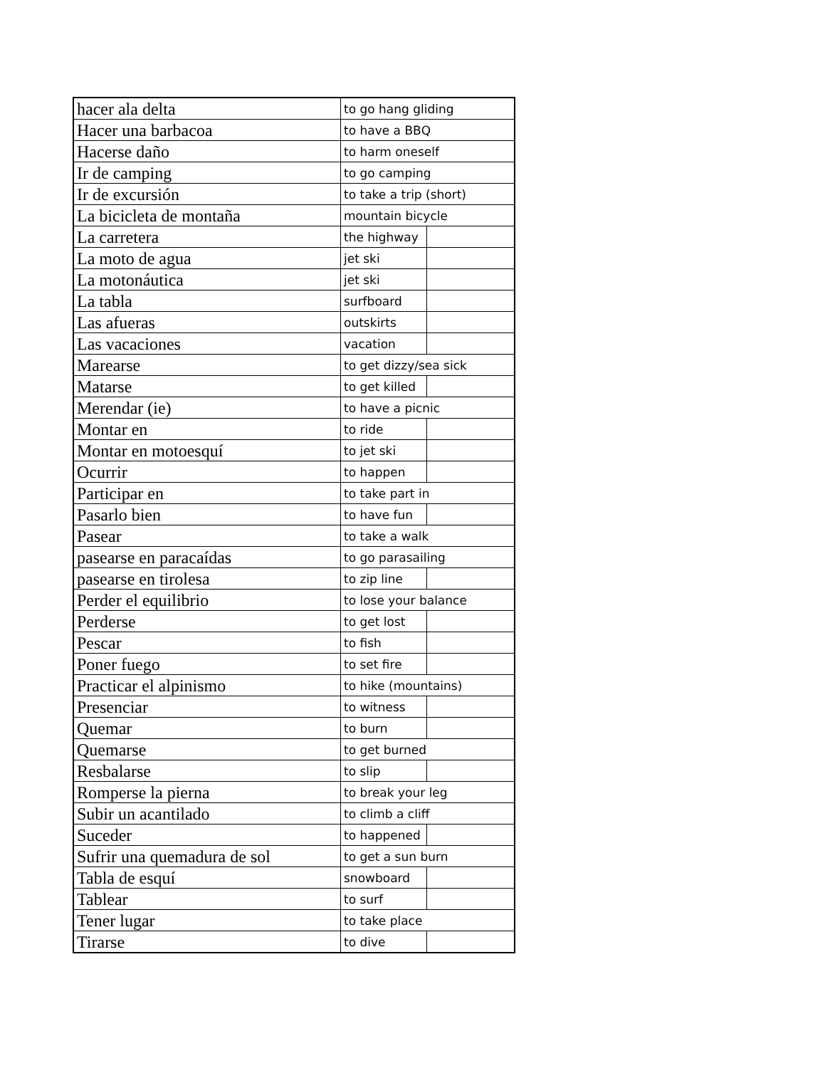| hacer ala delta | to go hang gliding | |
| Hacer una barbacoa | to have a BBQ | |
| Hacerse daño | to harm oneself | |
| Ir de camping | to go camping | |
| Ir de excursión | to take a trip (short) | |
| La bicicleta de montaña | mountain bicycle | |
| La carretera | the highway | |
| La moto de agua | jet ski | |
| La motonáutica | jet ski | |
| La tabla | surfboard | |
| Las afueras | outskirts | |
| Las vacaciones | vacation | |
| Marearse | to get dizzy/sea sick | |
| Matarse | to get killed | |
| Merendar (ie) | to have a picnic | |
| Montar en | to ride | |
| Montar en motoesquí | to jet ski | |
| Ocurrir | to happen | |
| Participar en | to take part in | |
| Pasarlo bien | to have fun | |
| Pasear | to take a walk | |
| pasearse en paracaídas | to go parasailing | |
| pasearse en tirolesa | to zip line | |
| Perder el equilibrio | to lose your balance | |
| Perderse | to get lost | |
| Pescar | to fish | |
| Poner fuego | to set fire | |
| Practicar el alpinismo | to hike (mountains) | |
| Presenciar | to witness | |
| Quemar | to burn | |
| Quemarse | to get burned | |
| Resbalarse | to slip | |
| Romperse la pierna | to break your leg | |
| Subir un acantilado | to climb a cliff | |
| Suceder | to happened | |
| Sufrir una quemadura de sol | to get a sun burn | |
| Tabla de esquí | snowboard | |
| Tablear | to surf | |
| Tener lugar | to take place | |
| Tirarse | to dive | |